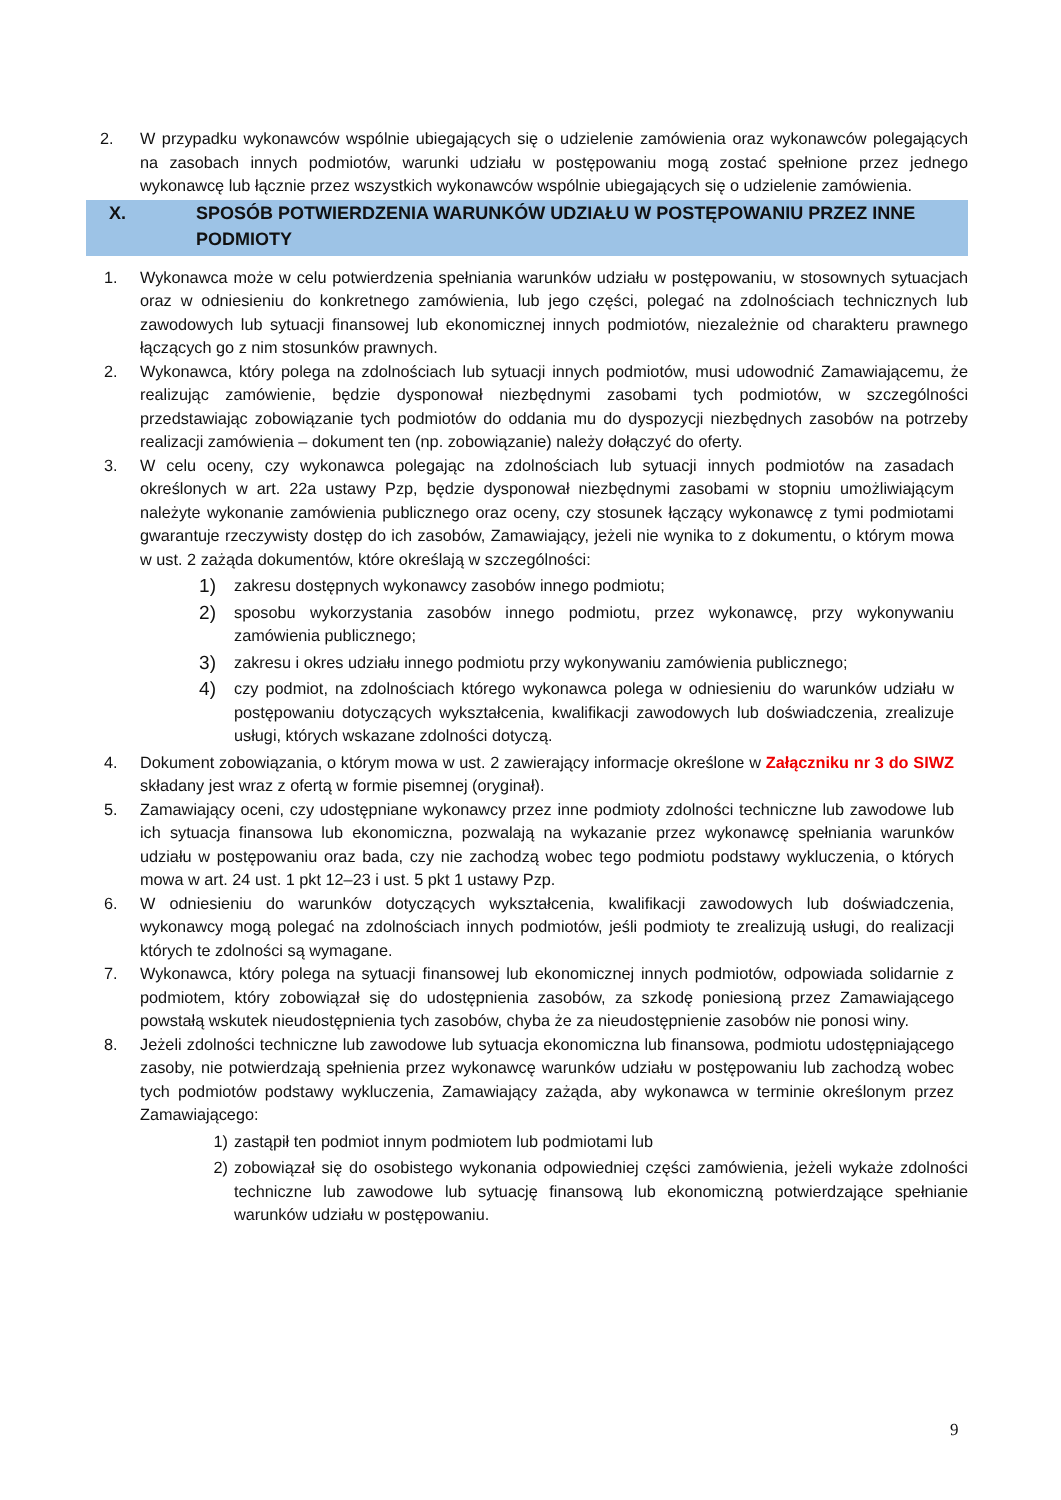2. W przypadku wykonawców wspólnie ubiegających się o udzielenie zamówienia oraz wykonawców polegających na zasobach innych podmiotów, warunki udziału w postępowaniu mogą zostać spełnione przez jednego wykonawcę lub łącznie przez wszystkich wykonawców wspólnie ubiegających się o udzielenie zamówienia.
X. SPOSÓB POTWIERDZENIA WARUNKÓW UDZIAŁU W POSTĘPOWANIU PRZEZ INNE PODMIOTY
1. Wykonawca może w celu potwierdzenia spełniania warunków udziału w postępowaniu, w stosownych sytuacjach oraz w odniesieniu do konkretnego zamówienia, lub jego części, polegać na zdolnościach technicznych lub zawodowych lub sytuacji finansowej lub ekonomicznej innych podmiotów, niezależnie od charakteru prawnego łączących go z nim stosunków prawnych.
2. Wykonawca, który polega na zdolnościach lub sytuacji innych podmiotów, musi udowodnić Zamawiającemu, że realizując zamówienie, będzie dysponował niezbędnymi zasobami tych podmiotów, w szczególności przedstawiając zobowiązanie tych podmiotów do oddania mu do dyspozycji niezbędnych zasobów na potrzeby realizacji zamówienia – dokument ten (np. zobowiązanie) należy dołączyć do oferty.
3. W celu oceny, czy wykonawca polegając na zdolnościach lub sytuacji innych podmiotów na zasadach określonych w art. 22a ustawy Pzp, będzie dysponował niezbędnymi zasobami w stopniu umożliwiającym należyte wykonanie zamówienia publicznego oraz oceny, czy stosunek łączący wykonawcę z tymi podmiotami gwarantuje rzeczywisty dostęp do ich zasobów, Zamawiający, jeżeli nie wynika to z dokumentu, o którym mowa w ust. 2 zażąda dokumentów, które określają w szczególności:
1)
zakresu dostępnych wykonawcy zasobów innego podmiotu;
2)
sposobu wykorzystania zasobów innego podmiotu, przez wykonawcę, przy wykonywaniu zamówienia publicznego;
3)
zakresu i okres udziału innego podmiotu przy wykonywaniu zamówienia publicznego;
4)
czy podmiot, na zdolnościach którego wykonawca polega w odniesieniu do warunków udziału w postępowaniu dotyczących wykształcenia, kwalifikacji zawodowych lub doświadczenia, zrealizuje usługi, których wskazane zdolności dotyczą.
4. Dokument zobowiązania, o którym mowa w ust. 2 zawierający informacje określone w Załączniku nr 3 do SIWZ składany jest wraz z ofertą w formie pisemnej (oryginał).
5. Zamawiający oceni, czy udostępniane wykonawcy przez inne podmioty zdolności techniczne lub zawodowe lub ich sytuacja finansowa lub ekonomiczna, pozwalają na wykazanie przez wykonawcę spełniania warunków udziału w postępowaniu oraz bada, czy nie zachodzą wobec tego podmiotu podstawy wykluczenia, o których mowa w art. 24 ust. 1 pkt 12–23 i ust. 5 pkt 1 ustawy Pzp.
6. W odniesieniu do warunków dotyczących wykształcenia, kwalifikacji zawodowych lub doświadczenia, wykonawcy mogą polegać na zdolnościach innych podmiotów, jeśli podmioty te zrealizują usługi, do realizacji których te zdolności są wymagane.
7. Wykonawca, który polega na sytuacji finansowej lub ekonomicznej innych podmiotów, odpowiada solidarnie z podmiotem, który zobowiązał się do udostępnienia zasobów, za szkodę poniesioną przez Zamawiającego powstałą wskutek nieudostępnienia tych zasobów, chyba że za nieudostępnienie zasobów nie ponosi winy.
8. Jeżeli zdolności techniczne lub zawodowe lub sytuacja ekonomiczna lub finansowa, podmiotu udostępniającego zasoby, nie potwierdzają spełnienia przez wykonawcę warunków udziału w postępowaniu lub zachodzą wobec tych podmiotów podstawy wykluczenia, Zamawiający zażąda, aby wykonawca w terminie określonym przez Zamawiającego:
1) zastąpił ten podmiot innym podmiotem lub podmiotami lub
2) zobowiązał się do osobistego wykonania odpowiedniej części zamówienia, jeżeli wykaże zdolności techniczne lub zawodowe lub sytuację finansową lub ekonomiczną potwierdzające spełnianie warunków udziału w postępowaniu.
9